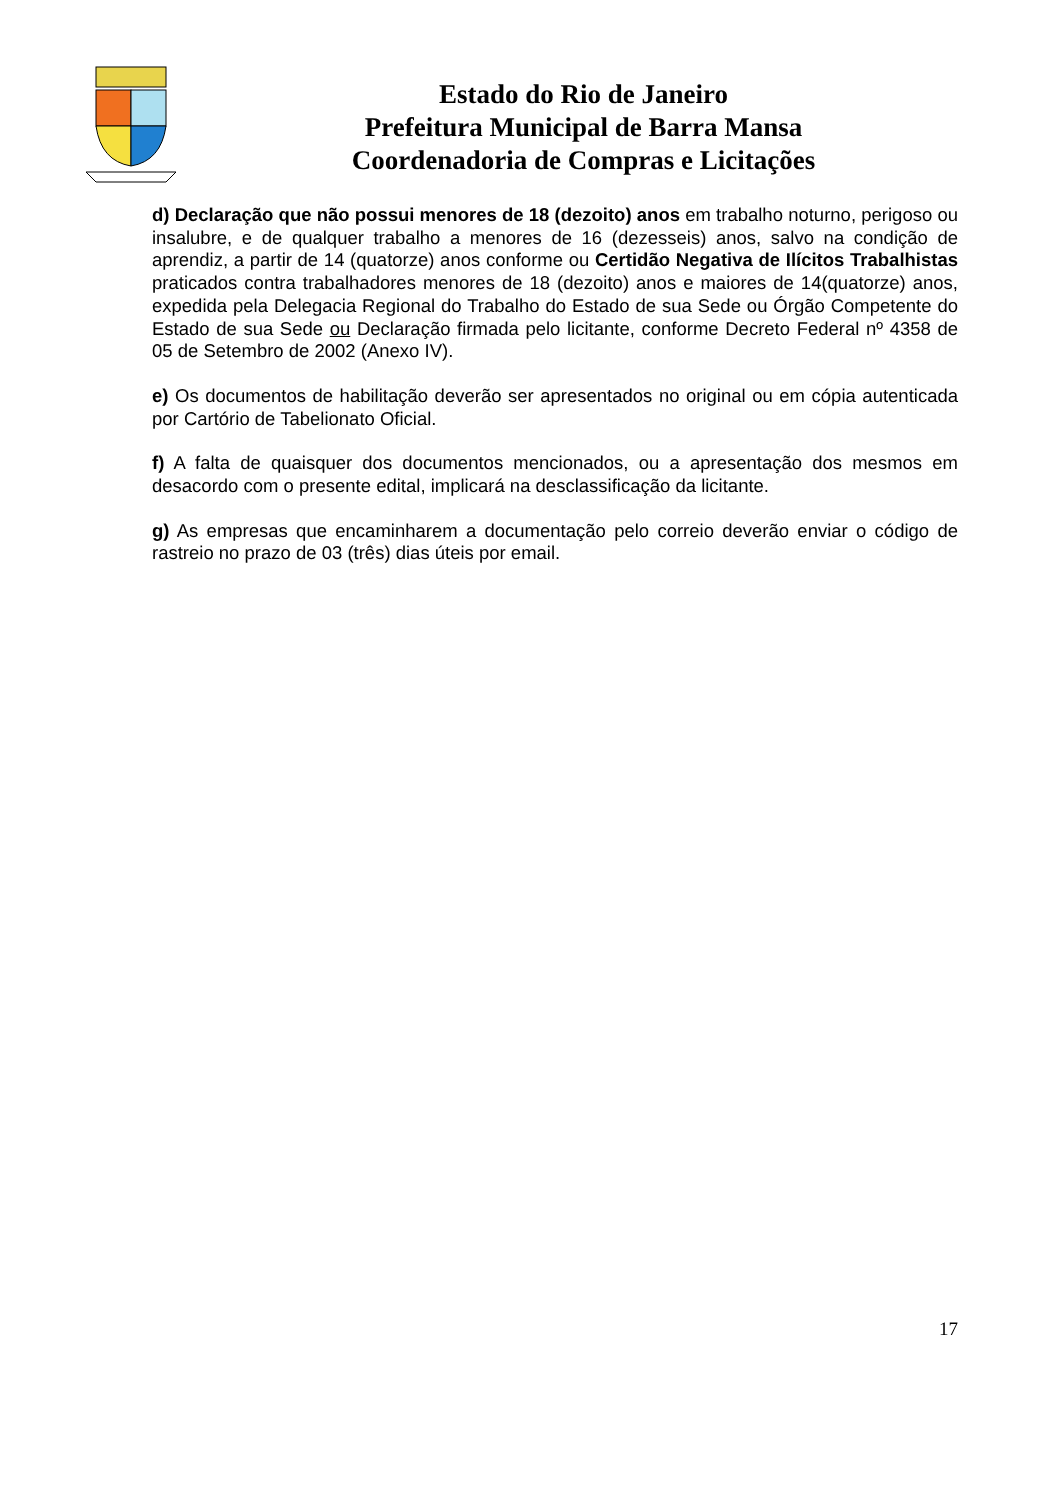Estado do Rio de Janeiro
Prefeitura Municipal de Barra Mansa
Coordenadoria de Compras e Licitações
d) Declaração que não possui menores de 18 (dezoito) anos em trabalho noturno, perigoso ou insalubre, e de qualquer trabalho a menores de 16 (dezesseis) anos, salvo na condição de aprendiz, a partir de 14 (quatorze) anos conforme ou Certidão Negativa de Ilícitos Trabalhistas praticados contra trabalhadores menores de 18 (dezoito) anos e maiores de 14(quatorze) anos, expedida pela Delegacia Regional do Trabalho do Estado de sua Sede ou Órgão Competente do Estado de sua Sede ou Declaração firmada pelo licitante, conforme Decreto Federal nº 4358 de 05 de Setembro de 2002 (Anexo IV).
e) Os documentos de habilitação deverão ser apresentados no original ou em cópia autenticada por Cartório de Tabelionato Oficial.
f) A falta de quaisquer dos documentos mencionados, ou a apresentação dos mesmos em desacordo com o presente edital, implicará na desclassificação da licitante.
g) As empresas que encaminharem a documentação pelo correio deverão enviar o código de rastreio no prazo de 03 (três) dias úteis por email.
17